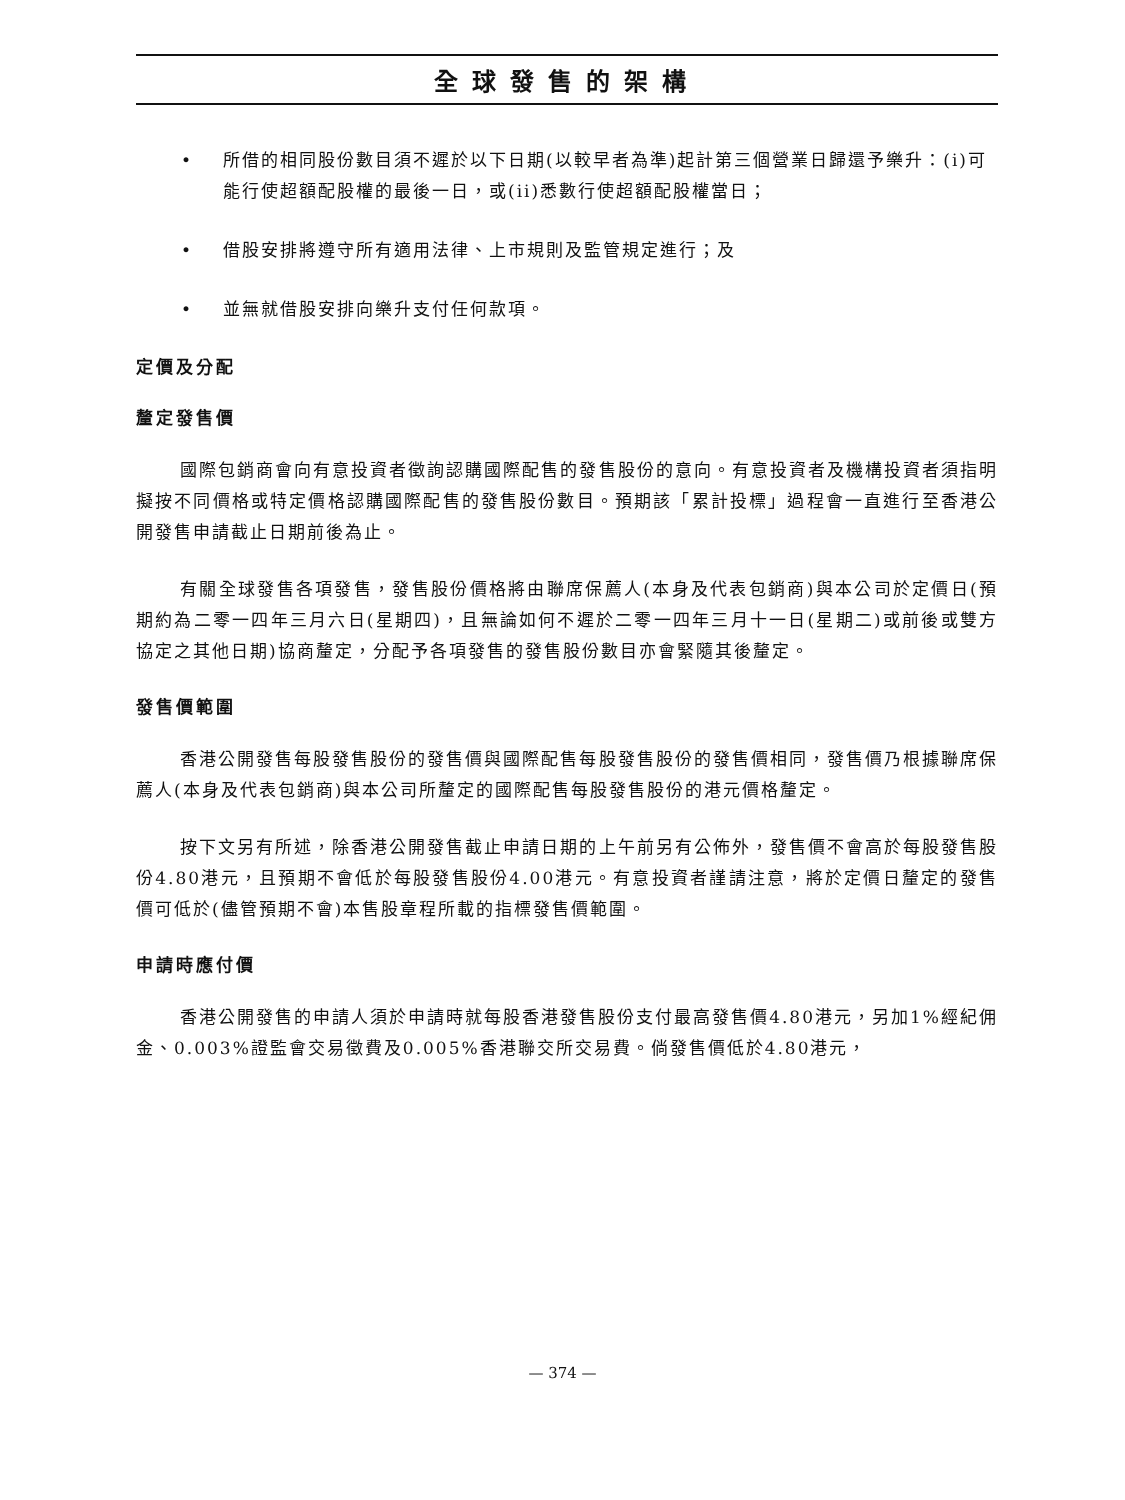全球發售的架構
• 所借的相同股份數目須不遲於以下日期(以較早者為準)起計第三個營業日歸還予樂升：(i)可能行使超額配股權的最後一日，或(ii)悉數行使超額配股權當日；
• 借股安排將遵守所有適用法律、上市規則及監管規定進行；及
• 並無就借股安排向樂升支付任何款項。
定價及分配
釐定發售價
國際包銷商會向有意投資者徵詢認購國際配售的發售股份的意向。有意投資者及機構投資者須指明擬按不同價格或特定價格認購國際配售的發售股份數目。預期該「累計投標」過程會一直進行至香港公開發售申請截止日期前後為止。
有關全球發售各項發售，發售股份價格將由聯席保薦人(本身及代表包銷商)與本公司於定價日(預期約為二零一四年三月六日(星期四)，且無論如何不遲於二零一四年三月十一日(星期二)或前後或雙方協定之其他日期)協商釐定，分配予各項發售的發售股份數目亦會緊隨其後釐定。
發售價範圍
香港公開發售每股發售股份的發售價與國際配售每股發售股份的發售價相同，發售價乃根據聯席保薦人(本身及代表包銷商)與本公司所釐定的國際配售每股發售股份的港元價格釐定。
按下文另有所述，除香港公開發售截止申請日期的上午前另有公佈外，發售價不會高於每股發售股份4.80港元，且預期不會低於每股發售股份4.00港元。有意投資者謹請注意，將於定價日釐定的發售價可低於(儘管預期不會)本售股章程所載的指標發售價範圍。
申請時應付價
香港公開發售的申請人須於申請時就每股香港發售股份支付最高發售價4.80港元，另加1%經紀佣金、0.003%證監會交易徵費及0.005%香港聯交所交易費。倘發售價低於4.80港元，
— 374 —